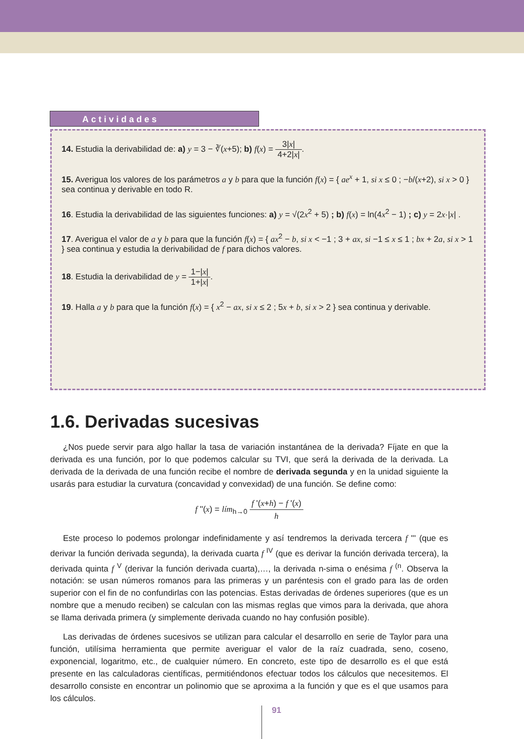Actividades
14. Estudia la derivabilidad de: a) y = 3 − ∛(x+5); b) f(x) = 3|x| 4+2|x|.
15. Averigua los valores de los parámetros a y b para que la función f(x) = { ae<sup>x</sup> + 1, si x ≤ 0 ; −b/(x+2), si x > 0 } sea continua y derivable en todo R.
16. Estudia la derivabilidad de las siguientes funciones: a) y = √(2x<sup>2</sup> + 5) ; b) f(x) = ln(4x<sup>2</sup> − 1) ; c) y = 2x·|x| .
17. Averigua el valor de a y b para que la función f(x) = { ax<sup>2</sup> − b, si x < −1 ; 3 + ax, si −1 ≤ x ≤ 1 ; bx + 2a, si x > 1 } sea continua y estudia la derivabilidad de f para dichos valores.
18. Estudia la derivabilidad de y = 1−|x| 1+|x|.
19. Halla a y b para que la función f(x) = { x<sup>2</sup> − ax, si x ≤ 2 ; 5x + b, si x > 2 } sea continua y derivable.
1.6. Derivadas sucesivas
¿Nos puede servir para algo hallar la tasa de variación instantánea de la derivada? Fíjate en que la derivada es una función, por lo que podemos calcular su TVI, que será la derivada de la derivada. La derivada de la derivada de una función recibe el nombre de derivada segunda y en la unidad siguiente la usarás para estudiar la curvatura (concavidad y convexidad) de una función. Se define como:
f ''(x) = lím<sub>h→0</sub> f '(x+h) − f '(x) h
Este proceso lo podemos prolongar indefinidamente y así tendremos la derivada tercera f ''' (que es derivar la función derivada segunda), la derivada cuarta f <sup>IV</sup> (que es derivar la función derivada tercera), la derivada quinta f <sup>V</sup> (derivar la función derivada cuarta),…, la derivada n-sima o enésima f <sup>(n</sup>. Observa la notación: se usan números romanos para las primeras y un paréntesis con el grado para las de orden superior con el fin de no confundirlas con las potencias. Estas derivadas de órdenes superiores (que es un nombre que a menudo reciben) se calculan con las mismas reglas que vimos para la derivada, que ahora se llama derivada primera (y simplemente derivada cuando no hay confusión posible).
Las derivadas de órdenes sucesivos se utilizan para calcular el desarrollo en serie de Taylor para una función, utilísima herramienta que permite averiguar el valor de la raíz cuadrada, seno, coseno, exponencial, logaritmo, etc., de cualquier número. En concreto, este tipo de desarrollo es el que está presente en las calculadoras científicas, permitiéndonos efectuar todos los cálculos que necesitemos. El desarrollo consiste en encontrar un polinomio que se aproxima a la función y que es el que usamos para los cálculos.
91